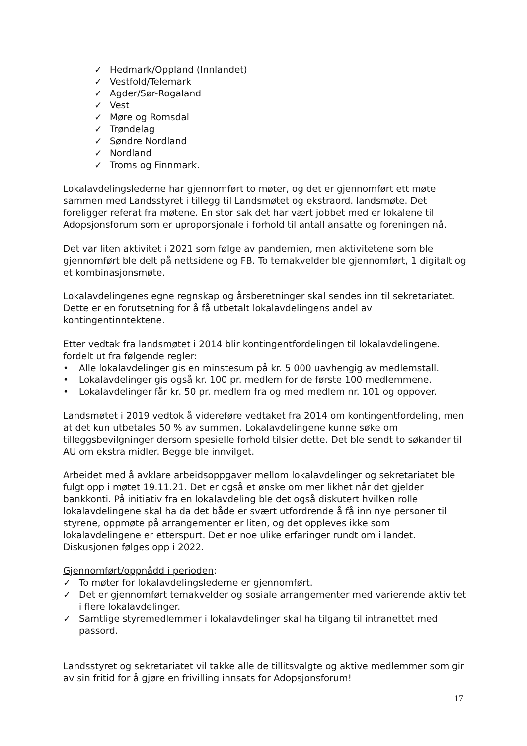✓ Hedmark/Oppland (Innlandet)
✓ Vestfold/Telemark
✓ Agder/Sør-Rogaland
✓ Vest
✓ Møre og Romsdal
✓ Trøndelag
✓ Søndre Nordland
✓ Nordland
✓ Troms og Finnmark.
Lokalavdelingslederne har gjennomført to møter, og det er gjennomført ett møte sammen med Landsstyret i tillegg til Landsmøtet og ekstraord. landsmøte. Det foreligger referat fra møtene. En stor sak det har vært jobbet med er lokalene til Adopsjonsforum som er uproporsjonale i forhold til antall ansatte og foreningen nå.
Det var liten aktivitet i 2021 som følge av pandemien, men aktivitetene som ble gjennomført ble delt på nettsidene og FB. To temakvelder ble gjennomført, 1 digitalt og et kombinasjonsmøte.
Lokalavdelingenes egne regnskap og årsberetninger skal sendes inn til sekretariatet. Dette er en forutsetning for å få utbetalt lokalavdelingens andel av kontingentinntektene.
Etter vedtak fra landsmøtet i 2014 blir kontingentfordelingen til lokalavdelingene. fordelt ut fra følgende regler:
• Alle lokalavdelinger gis en minstesum på kr. 5 000 uavhengig av medlemstall.
• Lokalavdelinger gis også kr. 100 pr. medlem for de første 100 medlemmene.
• Lokalavdelinger får kr. 50 pr. medlem fra og med medlem nr. 101 og oppover.
Landsmøtet i 2019 vedtok å videreføre vedtaket fra 2014 om kontingentfordeling, men at det kun utbetales 50 % av summen. Lokalavdelingene kunne søke om tilleggsbevilgninger dersom spesielle forhold tilsier dette. Det ble sendt to søkander til AU om ekstra midler. Begge ble innvilget.
Arbeidet med å avklare arbeidsoppgaver mellom lokalavdelinger og sekretariatet ble fulgt opp i møtet 19.11.21. Det er også et ønske om mer likhet når det gjelder bankkonti. På initiativ fra en lokalavdeling ble det også diskutert hvilken rolle lokalavdelingene skal ha da det både er svært utfordrende å få inn nye personer til styrene, oppmøte på arrangementer er liten, og det oppleves ikke som lokalavdelingene er etterspurt. Det er noe ulike erfaringer rundt om i landet. Diskusjonen følges opp i 2022.
Gjennomført/oppnådd i perioden:
✓ To møter for lokalavdelingslederne er gjennomført.
✓ Det er gjennomført temakvelder og sosiale arrangementer med varierende aktivitet i flere lokalavdelinger.
✓ Samtlige styremedlemmer i lokalavdelinger skal ha tilgang til intranettet med passord.
Landsstyret og sekretariatet vil takke alle de tillitsvalgte og aktive medlemmer som gir av sin fritid for å gjøre en frivilling innsats for Adopsjonsforum!
17